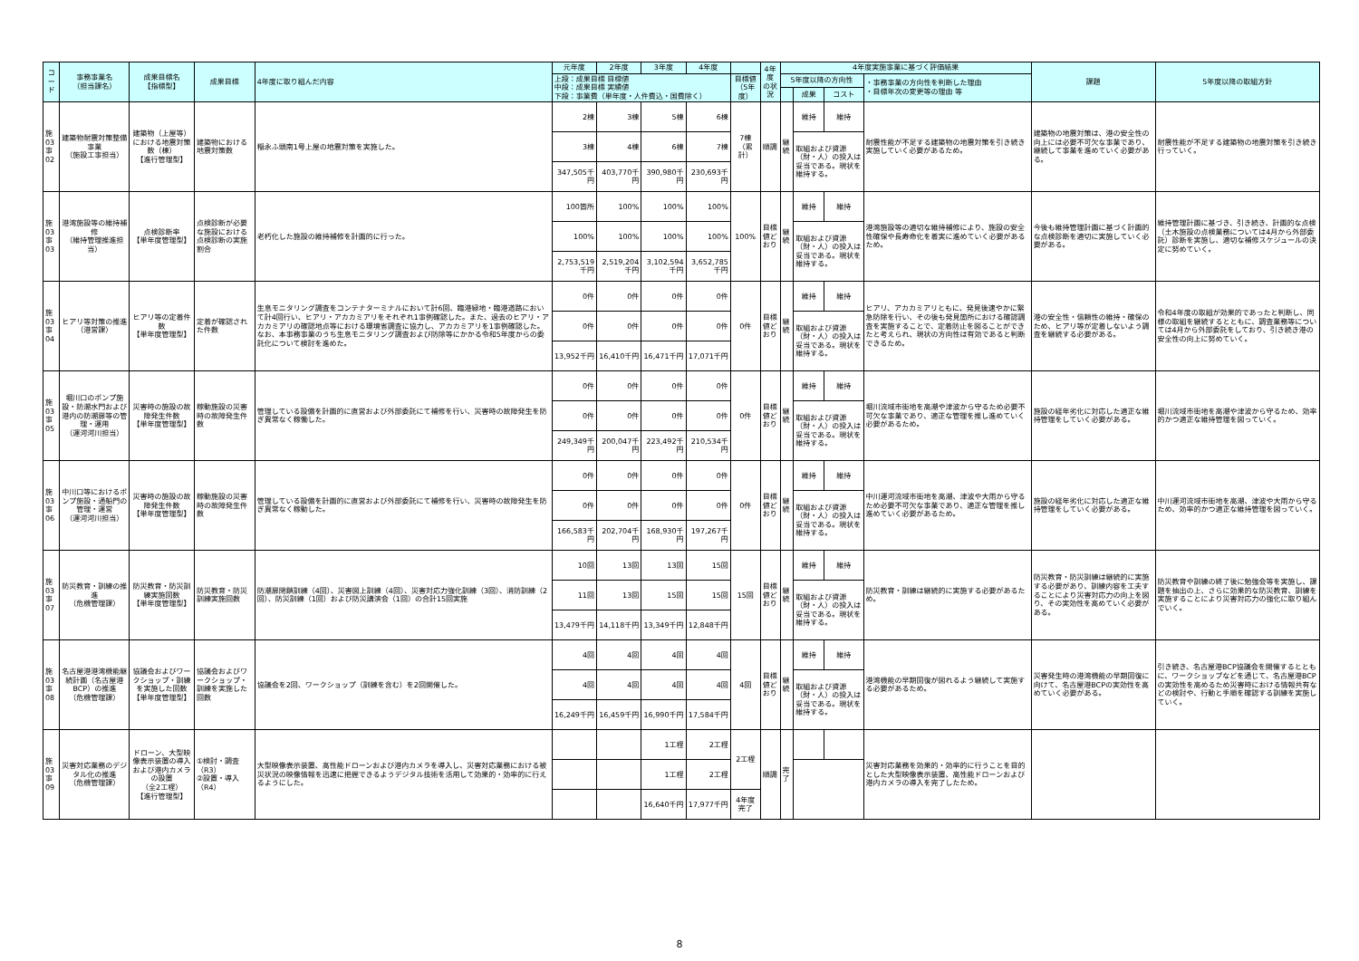| コード | 事務事業名 （担当課名） | 成果目標名 【指標型】 | 成果目標 | 4年度に取り組んだ内容 | 元年度 | 2年度 | 3年度 | 4年度 | | 4年度 の状況 | 4年度実施事業に基づく評価結果 | | | | 課題 | 5年度以降の取組方針 |
| --- | --- | --- | --- | --- | --- | --- | --- | --- | --- | --- | --- | --- | --- | --- | --- | --- |
| | | | | | 上段：成果目標 目標値 中段：成果目標 実績値 下段：事業費（単年度・人件費込・国費除く） | | | | 目標値 （5年度） | | 5年度以降の方向性 | | | ・事務事業の方向性を判断した理由 ・目標年次の変更等の理由 等 | | |
| | | | | | | | | | | | | 成果 | コスト | | | |
| 施03 事02 | 建築物耐震対策整備事業 （施設工事担当） | 建築物（上屋等）における地震対策数（棟） 【進行管理型】 | 建築物における地震対策数 | 稲永ふ頭南1号上屋の地震対策を実施した。 | 2棟 | 3棟 | 5棟 | 6棟 | 7棟（累計） | 順調 | 継続 | 維持 | 維持 | 耐震性能が不足する建築物の地震対策を引き続き実施していく必要があるため。 | 建築物の地震対策は、港の安全性の向上には必要不可欠な事業であり、継続して事業を進めていく必要がある。 | 耐震性能が不足する建築物の地震対策を引き続き行っていく。 |
| | | | | | 3棟 | 4棟 | 6棟 | 7棟 | | | | 取組および資源（財・人）の投入は妥当である。現状を維持する。 | | | | |
| | | | | | 347,505千円 | 403,770千円 | 390,980千円 | 230,693千円 | | | | | | | | |
| 施03 事03 | 港湾施設等の維持補修 （維持管理推進担当） | 点検診断率 【単年度管理型】 | 点検診断が必要な施設における点検診断の実施割合 | 老朽化した施設の維持補修を計画的に行った。 | 100箇所 | 100% | 100% | 100% | 100% | 目標値どおり | 継続 | 維持 | 維持 | 港湾施設等の適切な維持補修により、施設の安全性確保や長寿命化を着実に進めていく必要があるため。 | 今後も維持管理計画に基づく計画的な点検診断を適切に実施していく必要がある。 | 維持管理計画に基づき、引き続き、計画的な点検（土木施設の点検業務については4月から外部委託）診断を実施し、適切な補修スケジュールの決定に努めていく。 |
| | | | | | 100% | 100% | 100% | 100% | | | | 取組および資源（財・人）の投入は妥当である。現状を維持する。 | | | | |
| | | | | | 2,753,519千円 | 2,519,204千円 | 3,102,594千円 | 3,652,785千円 | | | | | | | | |
| 施03 事04 | ヒアリ等対策の推進 （港営課） | ヒアリ等の定着件数 【単年度管理型】 | 定着が確認された件数 | 生息モニタリング調査をコンテナターミナルにおいて計6回、臨港緑地・臨港道路において計4回行い、ヒアリ・アカカミアリをそれぞれ1事例確認した。また、過去のヒアリ・アカカミアリの確認地点等における環境省調査に協力し、アカカミアリを1事例確認した。なお、本事務事業のうち生息モニタリング調査および防除等にかかる令和5年度からの委託化について検討を進めた。 | 0件 | 0件 | 0件 | 0件 | 0件 | 目標値どおり | 継続 | 維持 | 維持 | ヒアリ、アカカミアリともに、発見後速やかに緊急防除を行い、その後も発見箇所における確認調査を実施することで、定着防止を図ることができたと考えられ、現状の方向性は有効であると判断できるため。 | 港の安全性・信頼性の維持・確保のため、ヒアリ等が定着しないよう調査を継続する必要がある。 | 令和4年度の取組が効果的であったと判断し、同様の取組を継続するとともに、調査業務等については4月から外部委託をしており、引き続き港の安全性の向上に努めていく。 |
| | | | | | 0件 | 0件 | 0件 | 0件 | | | | 取組および資源（財・人）の投入は妥当である。現状を維持する。 | | | | |
| | | | | | 13,952千円 | 16,410千円 | 16,471千円 | 17,071千円 | | | | | | | | |
| 施03 事05 | 堀川口のポンプ施設・防潮水門および港内の防潮扉等の管理・運用 （運河河川担当） | 災害時の施設の故障発生件数 【単年度管理型】 | 稼動施設の災害時の故障発生件数 | 管理している設備を計画的に直営および外部委託にて補修を行い、災害時の故障発生を防ぎ異常なく稼働した。 | 0件 | 0件 | 0件 | 0件 | 0件 | 目標値どおり | 継続 | 維持 | 維持 | 堀川流域市街地を高潮や津波から守るため必要不可欠な事業であり、適正な管理を推し進めていく必要があるため。 | 施設の経年劣化に対応した適正な維持管理をしていく必要がある。 | 堀川流域市街地を高潮や津波から守るため、効率的かつ適正な維持管理を図っていく。 |
| | | | | | 0件 | 0件 | 0件 | 0件 | | | | 取組および資源（財・人）の投入は妥当である。現状を維持する。 | | | | |
| | | | | | 249,349千円 | 200,047千円 | 223,492千円 | 210,534千円 | | | | | | | | |
| 施03 事06 | 中川口等におけるポンプ施設・通船門の管理・運営 （運河河川担当） | 災害時の施設の故障発生件数 【単年度管理型】 | 稼動施設の災害時の故障発生件数 | 管理している設備を計画的に直営および外部委託にて補修を行い、災害時の故障発生を防ぎ異常なく稼動した。 | 0件 | 0件 | 0件 | 0件 | 0件 | 目標値どおり | 継続 | 維持 | 維持 | 中川運河流域市街地を高潮、津波や大雨から守るため必要不可欠な事業であり、適正な管理を推し進めていく必要があるため。 | 施設の経年劣化に対応した適正な維持管理をしていく必要がある。 | 中川運河流域市街地を高潮、津波や大雨から守るため、効率的かつ適正な維持管理を図っていく。 |
| | | | | | 0件 | 0件 | 0件 | 0件 | | | | 取組および資源（財・人）の投入は妥当である。現状を維持する。 | | | | |
| | | | | | 166,583千円 | 202,704千円 | 168,930千円 | 197,267千円 | | | | | | | | |
| 施03 事07 | 防災教育・訓練の推進 （危機管理課） | 防災教育・防災訓練実施回数 【単年度管理型】 | 防災教育・防災訓練実施回数 | 防潮扉閉鎖訓練（4回）、災害図上訓練（4回）、災害対応力強化訓練（3回）、消防訓練（2回）、防災訓練（1回）および防災講演会（1回）の合計15回実施 | 10回 | 13回 | 13回 | 15回 | 15回 | 目標値どおり | 継続 | 維持 | 維持 | 防災教育・訓練は継続的に実施する必要があるため。 | 防災教育・防災訓練は継続的に実施する必要があり、訓練内容を工夫することにより災害対応力の向上を図り、その実効性を高めていく必要がある。 | 防災教育や訓練の終了後に勉強会等を実施し、課題を抽出の上、さらに効果的な防災教育、訓練を実施することにより災害対応力の強化に取り組んでいく。 |
| | | | | | 11回 | 13回 | 15回 | 15回 | | | | 取組および資源（財・人）の投入は妥当である。現状を維持する。 | | | | |
| | | | | | 13,479千円 | 14,118千円 | 13,349千円 | 12,848千円 | | | | | | | | |
| 施03 事08 | 名古屋港港湾機能継続計画（名古屋港BCP）の推進 （危機管理課） | 協議会およびワークショップ・訓練を実施した回数 【単年度管理型】 | 協議会およびワークショップ・訓練を実施した回数 | 協議会を2回、ワークショップ（訓練を含む）を2回開催した。 | 4回 | 4回 | 4回 | 4回 | 4回 | 目標値どおり | 継続 | 維持 | 維持 | 港湾機能の早期回復が図れるよう継続して実施する必要があるため。 | 災害発生時の港湾機能の早期回復に向けて、名古屋港BCPの実効性を高めていく必要がある。 | 引き続き、名古屋港BCP協議会を開催するとともに、ワークショップなどを通じて、名古屋港BCPの実効性を高めるため災害時における情報共有などの検討や、行動と手順を確認する訓練を実施していく。 |
| | | | | | 4回 | 4回 | 4回 | 4回 | | | | 取組および資源（財・人）の投入は妥当である。現状を維持する。 | | | | |
| | | | | | 16,249千円 | 16,459千円 | 16,990千円 | 17,584千円 | | | | | | | | |
| 施03 事09 | 災害対応業務のデジタル化の推進 （危機管理課） | ドローン、大型映像表示装置の導入および港内カメラの設置 （全2工程） 【進行管理型】 | ①検討・調査（R3） ②設置・導入（R4） | 大型映像表示装置、高性能ドローンおよび港内カメラを導入し、災害対応業務における被災状況の映像情報を迅速に把握できるようデジタル技術を活用して効果的・効率的に行えるようにした。 | | | 1工程 | 2工程 | 2工程 | 順調 | 完了 | | | 災害対応業務を効果的・効率的に行うことを目的とした大型映像表示装置、高性能ドローンおよび港内カメラの導入を完了したため。 | | |
| | | | | | | | 1工程 | 2工程 | | | | | | | | |
| | | | | | | | 16,640千円 | 17,977千円 | 4年度完了 | | | | | | | |
8